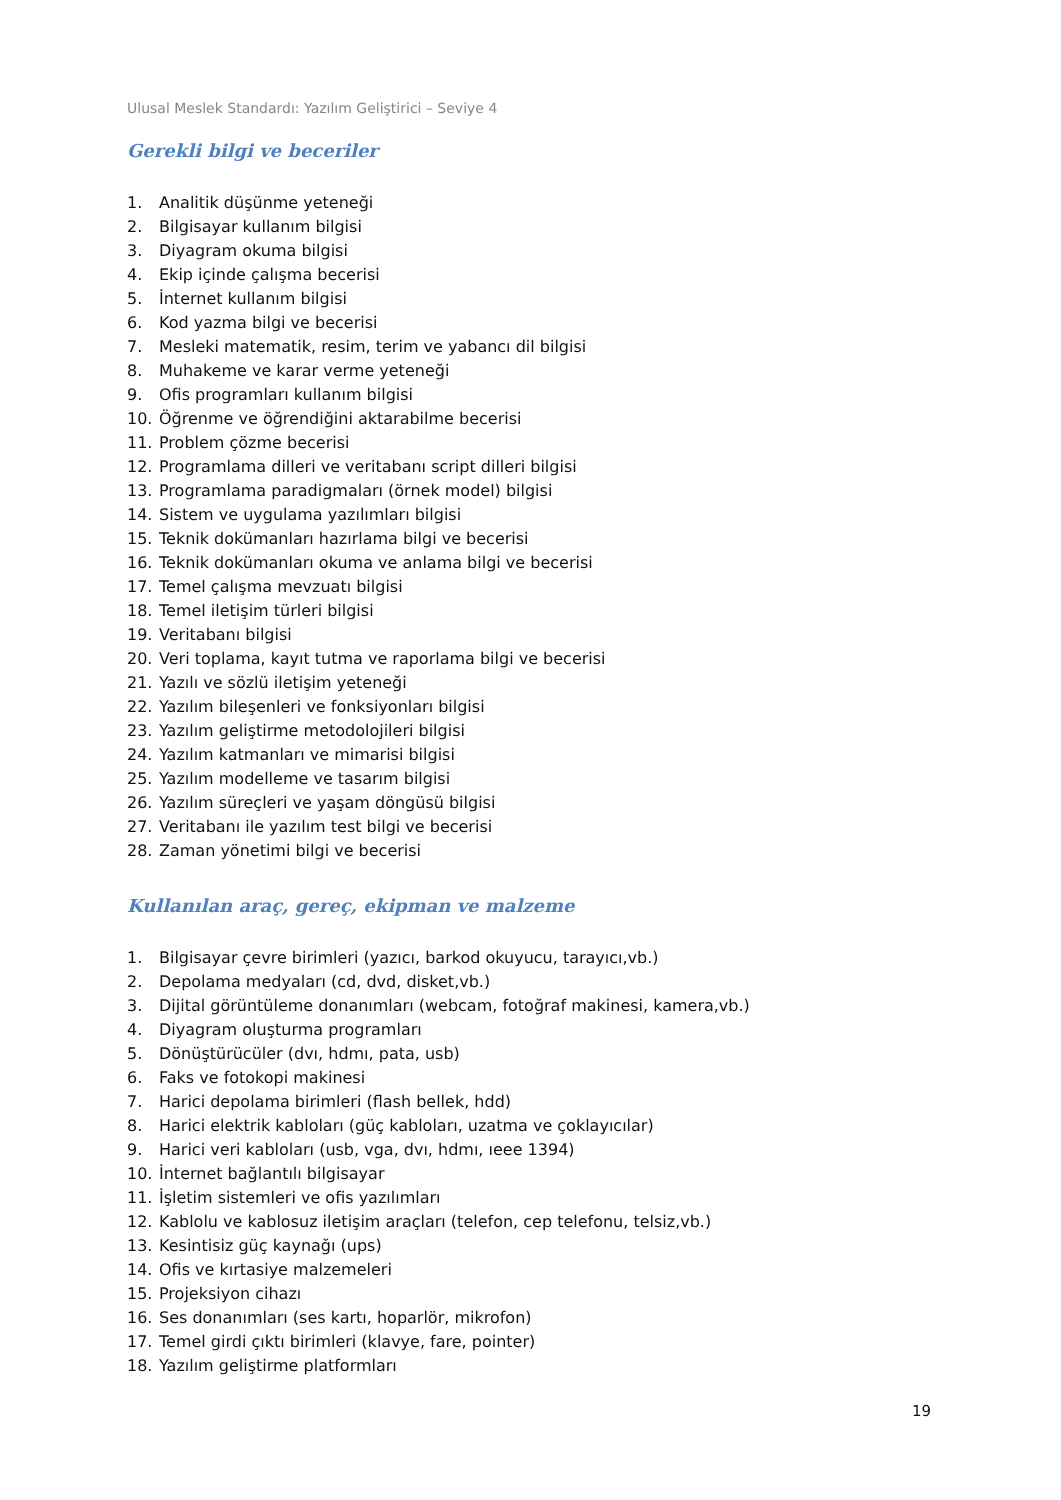Ulusal Meslek Standardı: Yazılım Geliştirici – Seviye 4
Gerekli bilgi ve beceriler
1. Analitik düşünme yeteneği
2. Bilgisayar kullanım bilgisi
3. Diyagram okuma bilgisi
4. Ekip içinde çalışma becerisi
5. İnternet kullanım bilgisi
6. Kod yazma bilgi ve becerisi
7. Mesleki matematik, resim, terim ve yabancı dil bilgisi
8. Muhakeme ve karar verme yeteneği
9. Ofis programları kullanım bilgisi
10. Öğrenme ve öğrendiğini aktarabilme becerisi
11. Problem çözme becerisi
12. Programlama dilleri ve veritabanı script dilleri bilgisi
13. Programlama paradigmaları (örnek model) bilgisi
14. Sistem ve uygulama yazılımları bilgisi
15. Teknik dokümanları hazırlama bilgi ve becerisi
16. Teknik dokümanları okuma ve anlama bilgi ve becerisi
17. Temel çalışma mevzuatı bilgisi
18. Temel iletişim türleri bilgisi
19. Veritabanı bilgisi
20. Veri toplama, kayıt tutma ve raporlama bilgi ve becerisi
21. Yazılı ve sözlü iletişim yeteneği
22. Yazılım bileşenleri ve fonksiyonları bilgisi
23. Yazılım geliştirme metodolojileri bilgisi
24. Yazılım katmanları ve mimarisi bilgisi
25. Yazılım modelleme ve tasarım bilgisi
26. Yazılım süreçleri ve yaşam döngüsü bilgisi
27. Veritabanı ile yazılım test bilgi ve becerisi
28. Zaman yönetimi bilgi ve becerisi
Kullanılan araç, gereç, ekipman ve malzeme
1. Bilgisayar çevre birimleri (yazıcı, barkod okuyucu, tarayıcı,vb.)
2. Depolama medyaları (cd, dvd, disket,vb.)
3. Dijital görüntüleme donanımları (webcam, fotoğraf makinesi, kamera,vb.)
4. Diyagram oluşturma programları
5. Dönüştürücüler (dvı, hdmı, pata, usb)
6. Faks ve fotokopi makinesi
7. Harici depolama birimleri (flash bellek, hdd)
8. Harici elektrik kabloları (güç kabloları, uzatma ve çoklayıcılar)
9. Harici veri kabloları (usb, vga, dvı, hdmı, ıeee 1394)
10. İnternet bağlantılı bilgisayar
11. İşletim sistemleri ve ofis yazılımları
12. Kablolu ve kablosuz iletişim araçları (telefon, cep telefonu, telsiz,vb.)
13. Kesintisiz güç kaynağı (ups)
14. Ofis ve kırtasiye malzemeleri
15. Projeksiyon cihazı
16. Ses donanımları (ses kartı, hoparlör, mikrofon)
17. Temel girdi çıktı birimleri (klavye, fare, pointer)
18. Yazılım geliştirme platformları
19